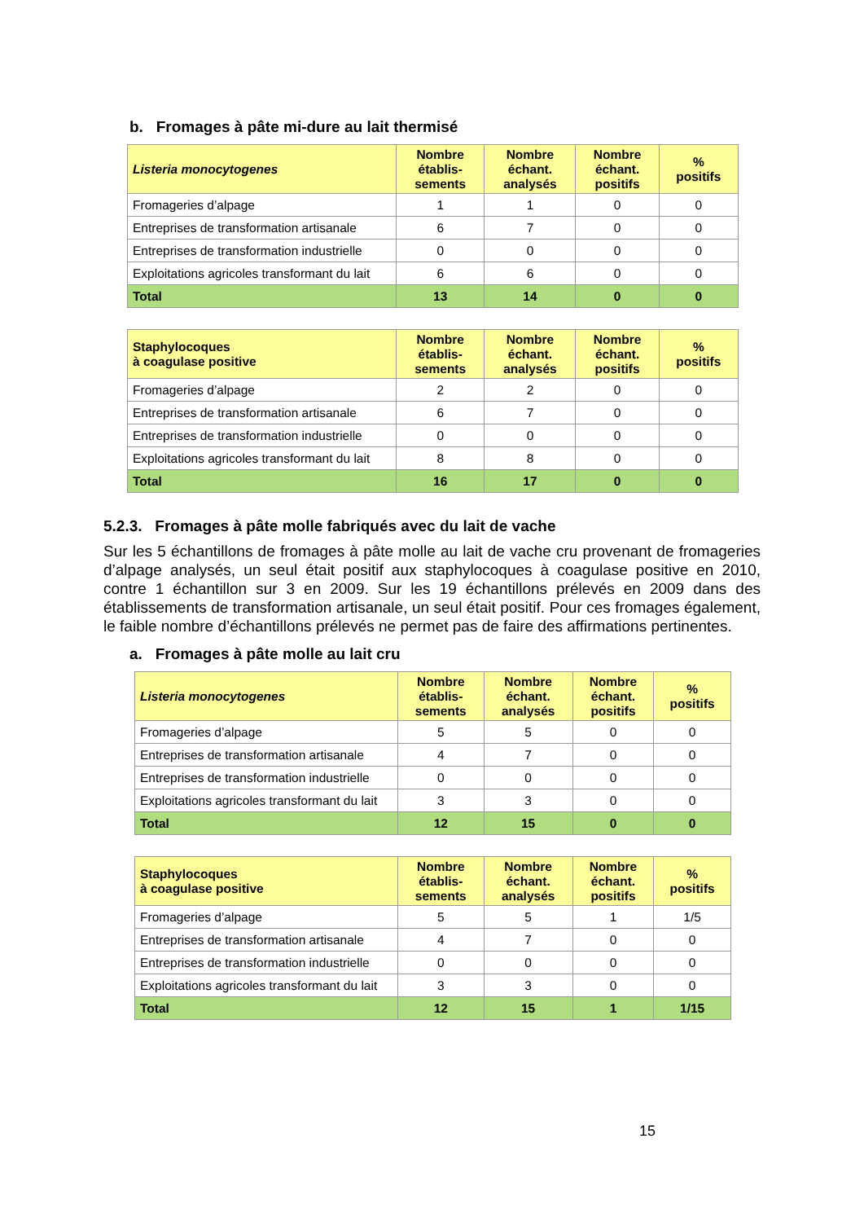b. Fromages à pâte mi-dure au lait thermisé
| Listeria monocytogenes | Nombre établis- sements | Nombre échant. analysés | Nombre échant. positifs | % positifs |
| --- | --- | --- | --- | --- |
| Fromageries d’alpage | 1 | 1 | 0 | 0 |
| Entreprises de transformation artisanale | 6 | 7 | 0 | 0 |
| Entreprises de transformation industrielle | 0 | 0 | 0 | 0 |
| Exploitations agricoles transformant du lait | 6 | 6 | 0 | 0 |
| Total | 13 | 14 | 0 | 0 |
| Staphylocoques à coagulase positive | Nombre établis- sements | Nombre échant. analysés | Nombre échant. positifs | % positifs |
| --- | --- | --- | --- | --- |
| Fromageries d’alpage | 2 | 2 | 0 | 0 |
| Entreprises de transformation artisanale | 6 | 7 | 0 | 0 |
| Entreprises de transformation industrielle | 0 | 0 | 0 | 0 |
| Exploitations agricoles transformant du lait | 8 | 8 | 0 | 0 |
| Total | 16 | 17 | 0 | 0 |
5.2.3. Fromages à pâte molle fabriqués avec du lait de vache
Sur les 5 échantillons de fromages à pâte molle au lait de vache cru provenant de fromageries d’alpage analysés, un seul était positif aux staphylocoques à coagulase positive en 2010, contre 1 échantillon sur 3 en 2009. Sur les 19 échantillons prélevés en 2009 dans des établissements de transformation artisanale, un seul était positif. Pour ces fromages également, le faible nombre d’échantillons prélevés ne permet pas de faire des affirmations pertinentes.
a. Fromages à pâte molle au lait cru
| Listeria monocytogenes | Nombre établis- sements | Nombre échant. analysés | Nombre échant. positifs | % positifs |
| --- | --- | --- | --- | --- |
| Fromageries d’alpage | 5 | 5 | 0 | 0 |
| Entreprises de transformation artisanale | 4 | 7 | 0 | 0 |
| Entreprises de transformation industrielle | 0 | 0 | 0 | 0 |
| Exploitations agricoles transformant du lait | 3 | 3 | 0 | 0 |
| Total | 12 | 15 | 0 | 0 |
| Staphylocoques à coagulase positive | Nombre établis- sements | Nombre échant. analysés | Nombre échant. positifs | % positifs |
| --- | --- | --- | --- | --- |
| Fromageries d’alpage | 5 | 5 | 1 | 1/5 |
| Entreprises de transformation artisanale | 4 | 7 | 0 | 0 |
| Entreprises de transformation industrielle | 0 | 0 | 0 | 0 |
| Exploitations agricoles transformant du lait | 3 | 3 | 0 | 0 |
| Total | 12 | 15 | 1 | 1/15 |
15